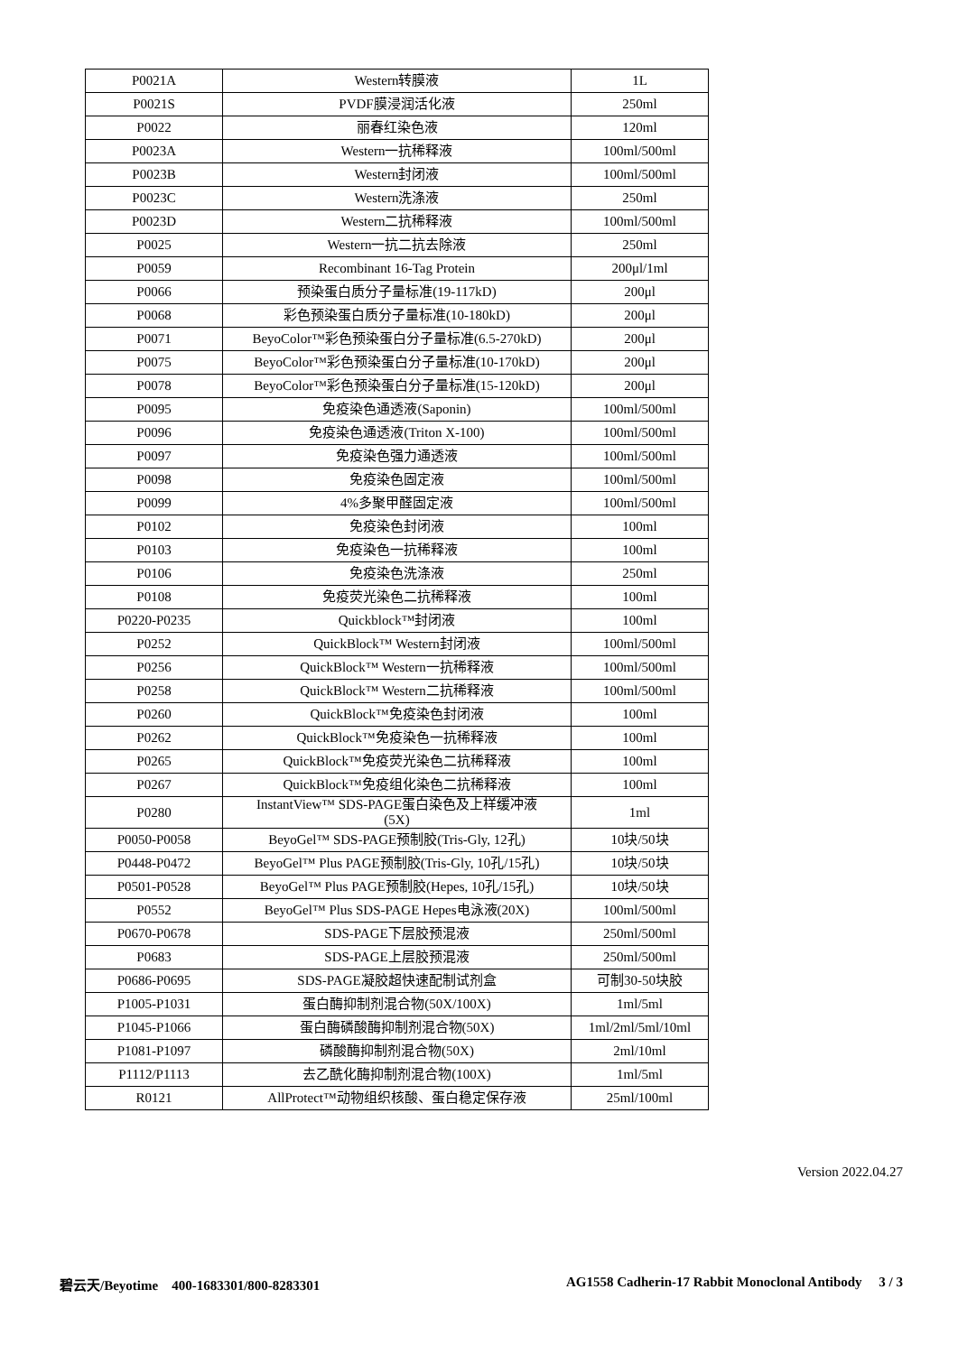| P0021A | Western转膜液 | 1L |
| P0021S | PVDF膜浸润活化液 | 250ml |
| P0022 | 丽春红染色液 | 120ml |
| P0023A | Western一抗稀释液 | 100ml/500ml |
| P0023B | Western封闭液 | 100ml/500ml |
| P0023C | Western洗涤液 | 250ml |
| P0023D | Western二抗稀释液 | 100ml/500ml |
| P0025 | Western一抗二抗去除液 | 250ml |
| P0059 | Recombinant 16-Tag Protein | 200μl/1ml |
| P0066 | 预染蛋白质分子量标准(19-117kD) | 200μl |
| P0068 | 彩色预染蛋白质分子量标准(10-180kD) | 200μl |
| P0071 | BeyoColor™彩色预染蛋白分子量标准(6.5-270kD) | 200μl |
| P0075 | BeyoColor™彩色预染蛋白分子量标准(10-170kD) | 200μl |
| P0078 | BeyoColor™彩色预染蛋白分子量标准(15-120kD) | 200μl |
| P0095 | 免疫染色通透液(Saponin) | 100ml/500ml |
| P0096 | 免疫染色通透液(Triton X-100) | 100ml/500ml |
| P0097 | 免疫染色强力通透液 | 100ml/500ml |
| P0098 | 免疫染色固定液 | 100ml/500ml |
| P0099 | 4%多聚甲醛固定液 | 100ml/500ml |
| P0102 | 免疫染色封闭液 | 100ml |
| P0103 | 免疫染色一抗稀释液 | 100ml |
| P0106 | 免疫染色洗涤液 | 250ml |
| P0108 | 免疫荧光染色二抗稀释液 | 100ml |
| P0220-P0235 | Quickblock™封闭液 | 100ml |
| P0252 | QuickBlock™ Western封闭液 | 100ml/500ml |
| P0256 | QuickBlock™ Western一抗稀释液 | 100ml/500ml |
| P0258 | QuickBlock™ Western二抗稀释液 | 100ml/500ml |
| P0260 | QuickBlock™免疫染色封闭液 | 100ml |
| P0262 | QuickBlock™免疫染色一抗稀释液 | 100ml |
| P0265 | QuickBlock™免疫荧光染色二抗稀释液 | 100ml |
| P0267 | QuickBlock™免疫组化染色二抗稀释液 | 100ml |
| P0280 | InstantView™ SDS-PAGE蛋白染色及上样缓冲液 (5X) | 1ml |
| P0050-P0058 | BeyoGel™ SDS-PAGE预制胶(Tris-Gly, 12孔) | 10块/50块 |
| P0448-P0472 | BeyoGel™ Plus PAGE预制胶(Tris-Gly, 10孔/15孔) | 10块/50块 |
| P0501-P0528 | BeyoGel™ Plus PAGE预制胶(Hepes, 10孔/15孔) | 10块/50块 |
| P0552 | BeyoGel™ Plus SDS-PAGE Hepes电泳液(20X) | 100ml/500ml |
| P0670-P0678 | SDS-PAGE下层胶预混液 | 250ml/500ml |
| P0683 | SDS-PAGE上层胶预混液 | 250ml/500ml |
| P0686-P0695 | SDS-PAGE凝胶超快速配制试剂盒 | 可制30-50块胶 |
| P1005-P1031 | 蛋白酶抑制剂混合物(50X/100X) | 1ml/5ml |
| P1045-P1066 | 蛋白酶磷酸酶抑制剂混合物(50X) | 1ml/2ml/5ml/10ml |
| P1081-P1097 | 磷酸酶抑制剂混合物(50X) | 2ml/10ml |
| P1112/P1113 | 去乙酰化酶抑制剂混合物(100X) | 1ml/5ml |
| R0121 | AllProtect™动物组织核酸、蛋白稳定保存液 | 25ml/100ml |
Version 2022.04.27
碧云天/Beyotime 400-1683301/800-8283301 AG1558 Cadherin-17 Rabbit Monoclonal Antibody 3 / 3